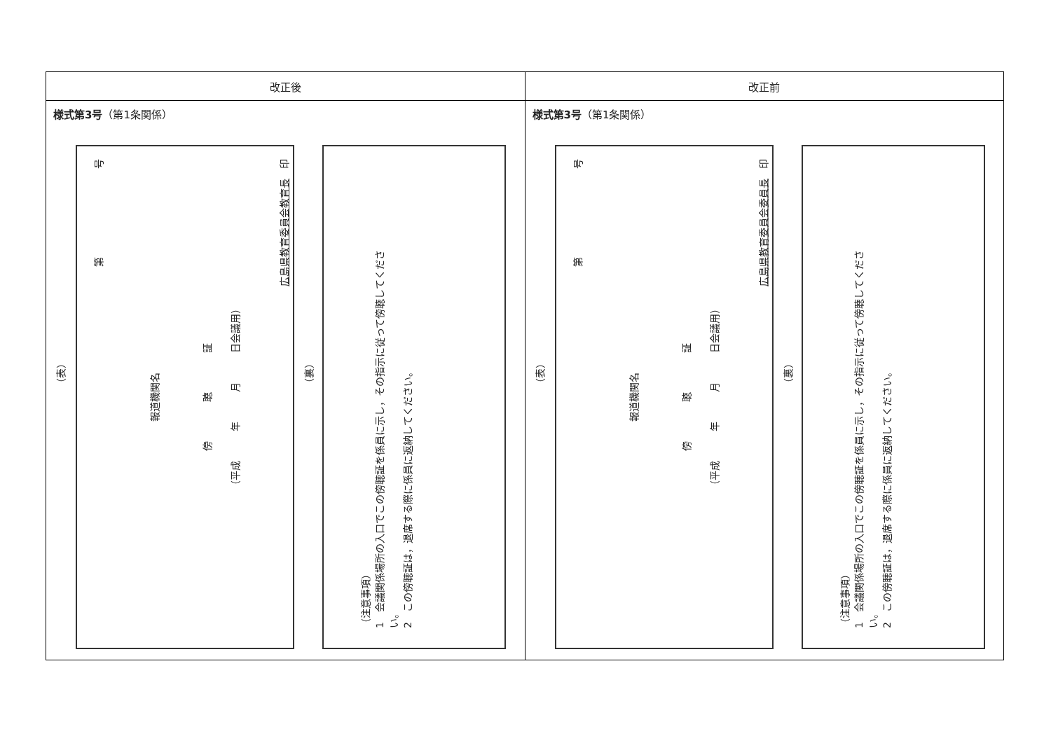| 改正後 | 改正前 |
| --- | --- |
| 様式第3号 （第1条関係） （表） 第 号 報道機関名 傍 聴 証 （平成 年 月 日会議用） 広島県教育委員会教育長 印 （裏） （注意事項） 1 会議関係場所の入口でこの傍聴証を係員に示し，その指示に従って傍聴してくださ い。 2 この傍聴証は，退席する際に係員に返納してください。 | 様式第3号 （第1条関係） （表） 第 号 報道機関名 傍 聴 証 （平成 年 月 日会議用） 広島県教育委員会委員長 印 （裏） （注意事項） 1 会議関係場所の入口でこの傍聴証を係員に示し，その指示に従って傍聴してくださ い。 2 この傍聴証は，退席する際に係員に返納してください。 |